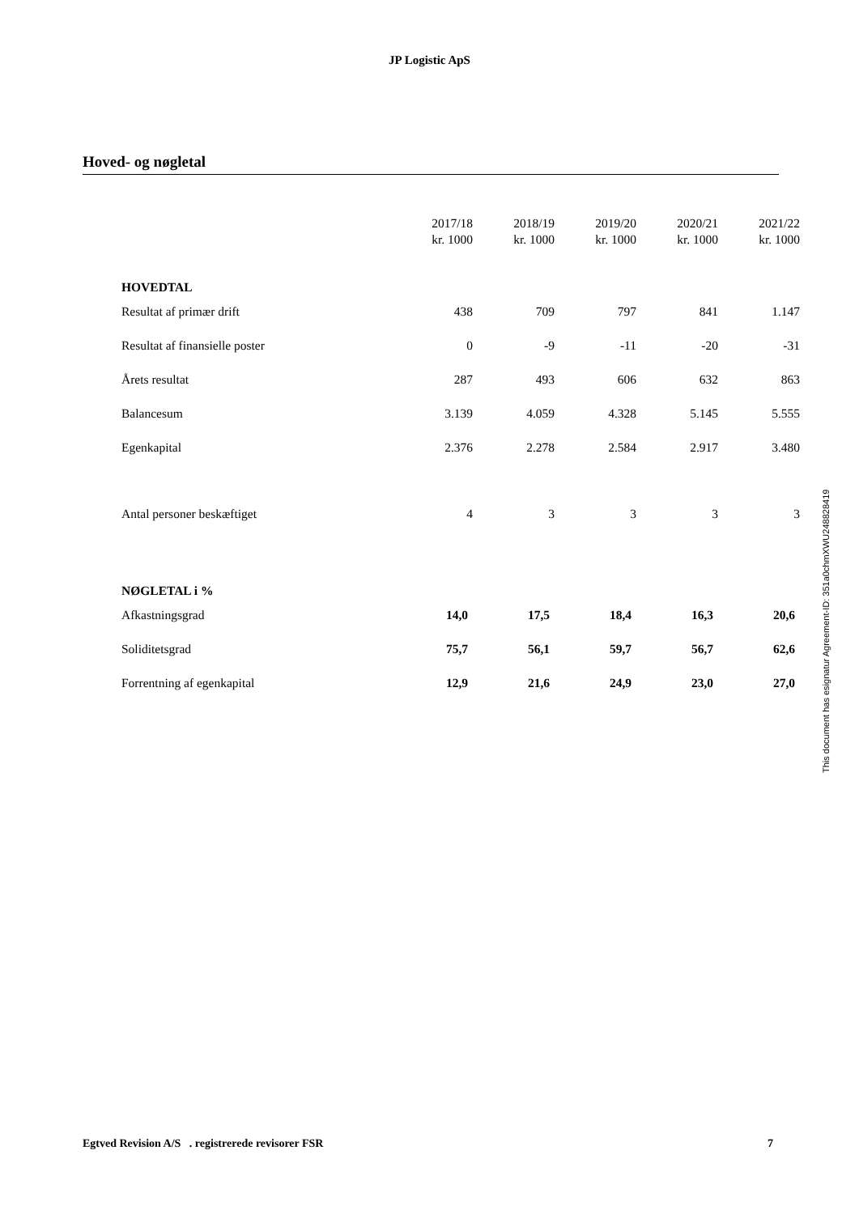JP Logistic ApS
Hoved- og nøgletal
| | 2017/18 kr. 1000 | 2018/19 kr. 1000 | 2019/20 kr. 1000 | 2020/21 kr. 1000 | 2021/22 kr. 1000 |
| --- | --- | --- | --- | --- | --- |
| HOVEDTAL | | | | | |
| Resultat af primær drift | 438 | 709 | 797 | 841 | 1.147 |
| Resultat af finansielle poster | 0 | -9 | -11 | -20 | -31 |
| Årets resultat | 287 | 493 | 606 | 632 | 863 |
| Balancesum | 3.139 | 4.059 | 4.328 | 5.145 | 5.555 |
| Egenkapital | 2.376 | 2.278 | 2.584 | 2.917 | 3.480 |
| Antal personer beskæftiget | 4 | 3 | 3 | 3 | 3 |
| NØGLETAL i % | | | | | |
| Afkastningsgrad | 14,0 | 17,5 | 18,4 | 16,3 | 20,6 |
| Soliditetsgrad | 75,7 | 56,1 | 59,7 | 56,7 | 62,6 |
| Forrentning af egenkapital | 12,9 | 21,6 | 24,9 | 23,0 | 27,0 |
This document has esignatur Agreement-ID: 351a0chmXWU248828419
Egtved Revision A/S . registrerede revisorer FSR 7